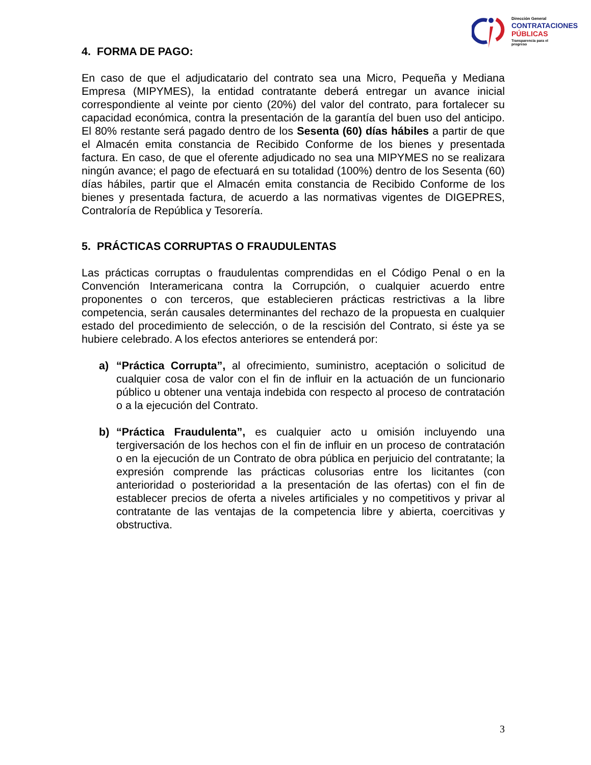Dirección General
CONTRATACIONES
PÚBLICAS
Transparencia para el progreso
4. FORMA DE PAGO:
En caso de que el adjudicatario del contrato sea una Micro, Pequeña y Mediana Empresa (MIPYMES), la entidad contratante deberá entregar un avance inicial correspondiente al veinte por ciento (20%) del valor del contrato, para fortalecer su capacidad económica, contra la presentación de la garantía del buen uso del anticipo. El 80% restante será pagado dentro de los Sesenta (60) días hábiles a partir de que el Almacén emita constancia de Recibido Conforme de los bienes y presentada factura. En caso, de que el oferente adjudicado no sea una MIPYMES no se realizara ningún avance; el pago de efectuará en su totalidad (100%) dentro de los Sesenta (60) días hábiles, partir que el Almacén emita constancia de Recibido Conforme de los bienes y presentada factura, de acuerdo a las normativas vigentes de DIGEPRES, Contraloría de República y Tesorería.
5. PRÁCTICAS CORRUPTAS O FRAUDULENTAS
Las prácticas corruptas o fraudulentas comprendidas en el Código Penal o en la Convención Interamericana contra la Corrupción, o cualquier acuerdo entre proponentes o con terceros, que establecieren prácticas restrictivas a la libre competencia, serán causales determinantes del rechazo de la propuesta en cualquier estado del procedimiento de selección, o de la rescisión del Contrato, si éste ya se hubiere celebrado. A los efectos anteriores se entenderá por:
a) “Práctica Corrupta”, al ofrecimiento, suministro, aceptación o solicitud de cualquier cosa de valor con el fin de influir en la actuación de un funcionario público u obtener una ventaja indebida con respecto al proceso de contratación o a la ejecución del Contrato.
b) “Práctica Fraudulenta”, es cualquier acto u omisión incluyendo una tergiversación de los hechos con el fin de influir en un proceso de contratación o en la ejecución de un Contrato de obra pública en perjuicio del contratante; la expresión comprende las prácticas colusorias entre los licitantes (con anterioridad o posterioridad a la presentación de las ofertas) con el fin de establecer precios de oferta a niveles artificiales y no competitivos y privar al contratante de las ventajas de la competencia libre y abierta, coercitivas y obstructiva.
3